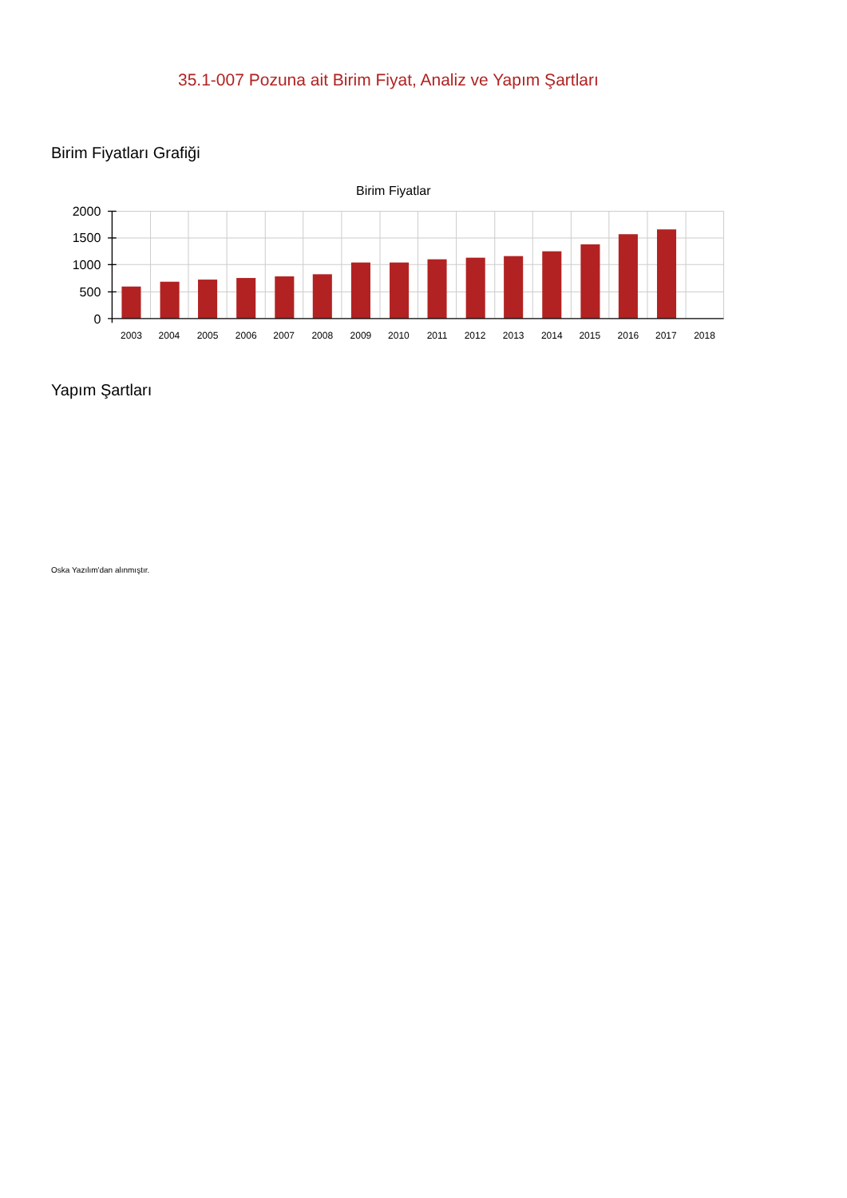35.1-007 Pozuna ait Birim Fiyat, Analiz ve Yapım Şartları
Birim Fiyatları Grafiği
Birim Fiyatlar
2000
1500
1000
500
0
2003
2004
2005
2006
2007
2008
2009
2010
2011
2012
2013
2014
2015
2016
2017
2018
Yapım Şartları
Oska Yazılım'dan alınmıştır.